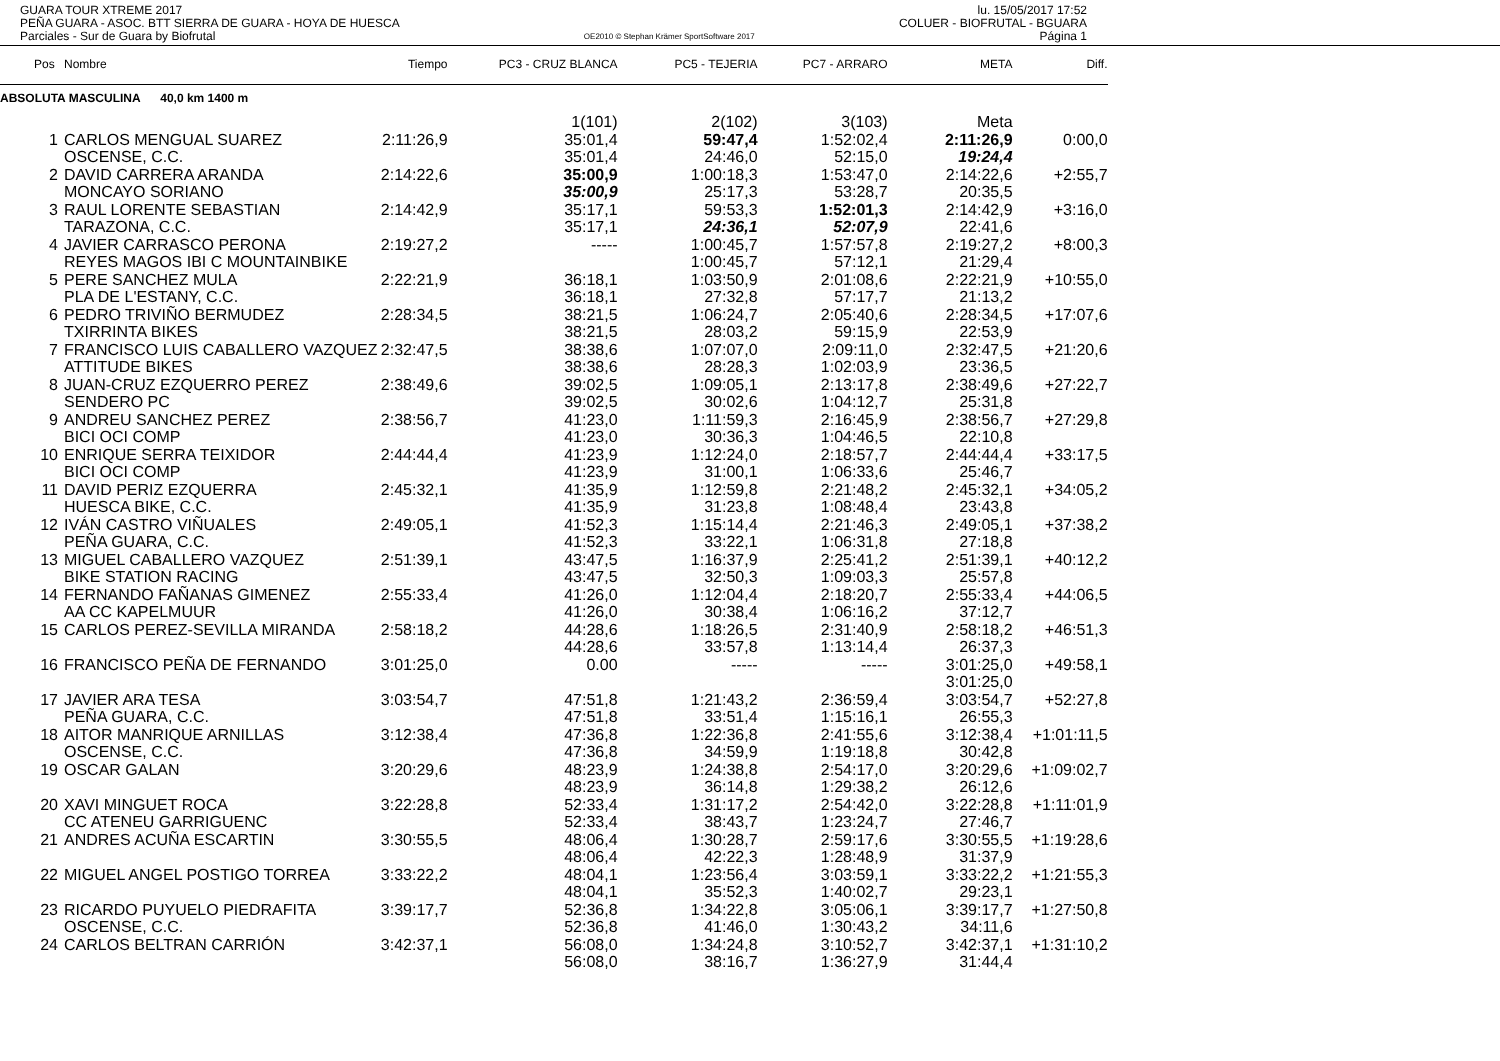GUARA TOUR XTREME 2017
PEÑA GUARA - ASOC. BTT SIERRA DE GUARA - HOYA DE HUESCA
Parciales - Sur de Guara by Biofrutal
OE2010 © Stephan Krämer SportSoftware 2017
lu. 15/05/2017 17:52
COLUER - BIOFRUTAL - BGUARA
Página 1
| Pos | Nombre | Tiempo | PC3 - CRUZ BLANCA | PC5 - TEJERIA | PC7 - ARRARO | META | Diff. |
| --- | --- | --- | --- | --- | --- | --- | --- |
| ABSOLUTA MASCULINA 40,0 km 1400 m | | | | | | | |
| | | | 1(101) | 2(102) | 3(103) | Meta | |
| 1 | CARLOS MENGUAL SUAREZ | 2:11:26,9 | 35:01,4 | 59:47,4 | 1:52:02,4 | 2:11:26,9 | 0:00,0 |
| | OSCENSE, C.C. | | 35:01,4 | 24:46,0 | 52:15,0 | 19:24,4 | |
| 2 | DAVID CARRERA ARANDA | 2:14:22,6 | 35:00,9 | 1:00:18,3 | 1:53:47,0 | 2:14:22,6 | +2:55,7 |
| | MONCAYO SORIANO | | 35:00,9 | 25:17,3 | 53:28,7 | 20:35,5 | |
| 3 | RAUL LORENTE SEBASTIAN | 2:14:42,9 | 35:17,1 | 59:53,3 | 1:52:01,3 | 2:14:42,9 | +3:16,0 |
| | TARAZONA, C.C. | | 35:17,1 | 24:36,1 | 52:07,9 | 22:41,6 | |
| 4 | JAVIER CARRASCO PERONA | 2:19:27,2 | ----- | 1:00:45,7 | 1:57:57,8 | 2:19:27,2 | +8:00,3 |
| | REYES MAGOS IBI C MOUNTAINBIKE | | | 1:00:45,7 | 57:12,1 | 21:29,4 | |
| 5 | PERE SANCHEZ MULA | 2:22:21,9 | 36:18,1 | 1:03:50,9 | 2:01:08,6 | 2:22:21,9 | +10:55,0 |
| | PLA DE L'ESTANY, C.C. | | 36:18,1 | 27:32,8 | 57:17,7 | 21:13,2 | |
| 6 | PEDRO TRIVIÑO BERMUDEZ | 2:28:34,5 | 38:21,5 | 1:06:24,7 | 2:05:40,6 | 2:28:34,5 | +17:07,6 |
| | TXIRRINTA BIKES | | 38:21,5 | 28:03,2 | 59:15,9 | 22:53,9 | |
| 7 | FRANCISCO LUIS CABALLERO VAZQUEZ | 2:32:47,5 | 38:38,6 | 1:07:07,0 | 2:09:11,0 | 2:32:47,5 | +21:20,6 |
| | ATTITUDE BIKES | | 38:38,6 | 28:28,3 | 1:02:03,9 | 23:36,5 | |
| 8 | JUAN-CRUZ EZQUERRO PEREZ | 2:38:49,6 | 39:02,5 | 1:09:05,1 | 2:13:17,8 | 2:38:49,6 | +27:22,7 |
| | SENDERO PC | | 39:02,5 | 30:02,6 | 1:04:12,7 | 25:31,8 | |
| 9 | ANDREU SANCHEZ PEREZ | 2:38:56,7 | 41:23,0 | 1:11:59,3 | 2:16:45,9 | 2:38:56,7 | +27:29,8 |
| | BICI OCI COMP | | 41:23,0 | 30:36,3 | 1:04:46,5 | 22:10,8 | |
| 10 | ENRIQUE SERRA TEIXIDOR | 2:44:44,4 | 41:23,9 | 1:12:24,0 | 2:18:57,7 | 2:44:44,4 | +33:17,5 |
| | BICI OCI COMP | | 41:23,9 | 31:00,1 | 1:06:33,6 | 25:46,7 | |
| 11 | DAVID PERIZ EZQUERRA | 2:45:32,1 | 41:35,9 | 1:12:59,8 | 2:21:48,2 | 2:45:32,1 | +34:05,2 |
| | HUESCA BIKE, C.C. | | 41:35,9 | 31:23,8 | 1:08:48,4 | 23:43,8 | |
| 12 | IVÁN CASTRO VIÑUALES | 2:49:05,1 | 41:52,3 | 1:15:14,4 | 2:21:46,3 | 2:49:05,1 | +37:38,2 |
| | PEÑA GUARA, C.C. | | 41:52,3 | 33:22,1 | 1:06:31,8 | 27:18,8 | |
| 13 | MIGUEL CABALLERO VAZQUEZ | 2:51:39,1 | 43:47,5 | 1:16:37,9 | 2:25:41,2 | 2:51:39,1 | +40:12,2 |
| | BIKE STATION RACING | | 43:47,5 | 32:50,3 | 1:09:03,3 | 25:57,8 | |
| 14 | FERNANDO FAÑANAS GIMENEZ | 2:55:33,4 | 41:26,0 | 1:12:04,4 | 2:18:20,7 | 2:55:33,4 | +44:06,5 |
| | AA CC KAPELMUUR | | 41:26,0 | 30:38,4 | 1:06:16,2 | 37:12,7 | |
| 15 | CARLOS PEREZ-SEVILLA MIRANDA | 2:58:18,2 | 44:28,6 | 1:18:26,5 | 2:31:40,9 | 2:58:18,2 | +46:51,3 |
| | | | 44:28,6 | 33:57,8 | 1:13:14,4 | 26:37,3 | |
| 16 | FRANCISCO PEÑA DE FERNANDO | 3:01:25,0 | 0.00 | ----- | ----- | 3:01:25,0 | +49:58,1 |
| | | | | | | 3:01:25,0 | |
| 17 | JAVIER ARA TESA | 3:03:54,7 | 47:51,8 | 1:21:43,2 | 2:36:59,4 | 3:03:54,7 | +52:27,8 |
| | PEÑA GUARA, C.C. | | 47:51,8 | 33:51,4 | 1:15:16,1 | 26:55,3 | |
| 18 | AITOR MANRIQUE ARNILLAS | 3:12:38,4 | 47:36,8 | 1:22:36,8 | 2:41:55,6 | 3:12:38,4 | +1:01:11,5 |
| | OSCENSE, C.C. | | 47:36,8 | 34:59,9 | 1:19:18,8 | 30:42,8 | |
| 19 | OSCAR GALAN | 3:20:29,6 | 48:23,9 | 1:24:38,8 | 2:54:17,0 | 3:20:29,6 | +1:09:02,7 |
| | | | 48:23,9 | 36:14,8 | 1:29:38,2 | 26:12,6 | |
| 20 | XAVI MINGUET ROCA | 3:22:28,8 | 52:33,4 | 1:31:17,2 | 2:54:42,0 | 3:22:28,8 | +1:11:01,9 |
| | CC ATENEU GARRIGUENC | | 52:33,4 | 38:43,7 | 1:23:24,7 | 27:46,7 | |
| 21 | ANDRES ACUÑA ESCARTIN | 3:30:55,5 | 48:06,4 | 1:30:28,7 | 2:59:17,6 | 3:30:55,5 | +1:19:28,6 |
| | | | 48:06,4 | 42:22,3 | 1:28:48,9 | 31:37,9 | |
| 22 | MIGUEL ANGEL POSTIGO TORREA | 3:33:22,2 | 48:04,1 | 1:23:56,4 | 3:03:59,1 | 3:33:22,2 | +1:21:55,3 |
| | | | 48:04,1 | 35:52,3 | 1:40:02,7 | 29:23,1 | |
| 23 | RICARDO PUYUELO PIEDRAFITA | 3:39:17,7 | 52:36,8 | 1:34:22,8 | 3:05:06,1 | 3:39:17,7 | +1:27:50,8 |
| | OSCENSE, C.C. | | 52:36,8 | 41:46,0 | 1:30:43,2 | 34:11,6 | |
| 24 | CARLOS BELTRAN CARRIÓN | 3:42:37,1 | 56:08,0 | 1:34:24,8 | 3:10:52,7 | 3:42:37,1 | +1:31:10,2 |
| | | | 56:08,0 | 38:16,7 | 1:36:27,9 | 31:44,4 | |